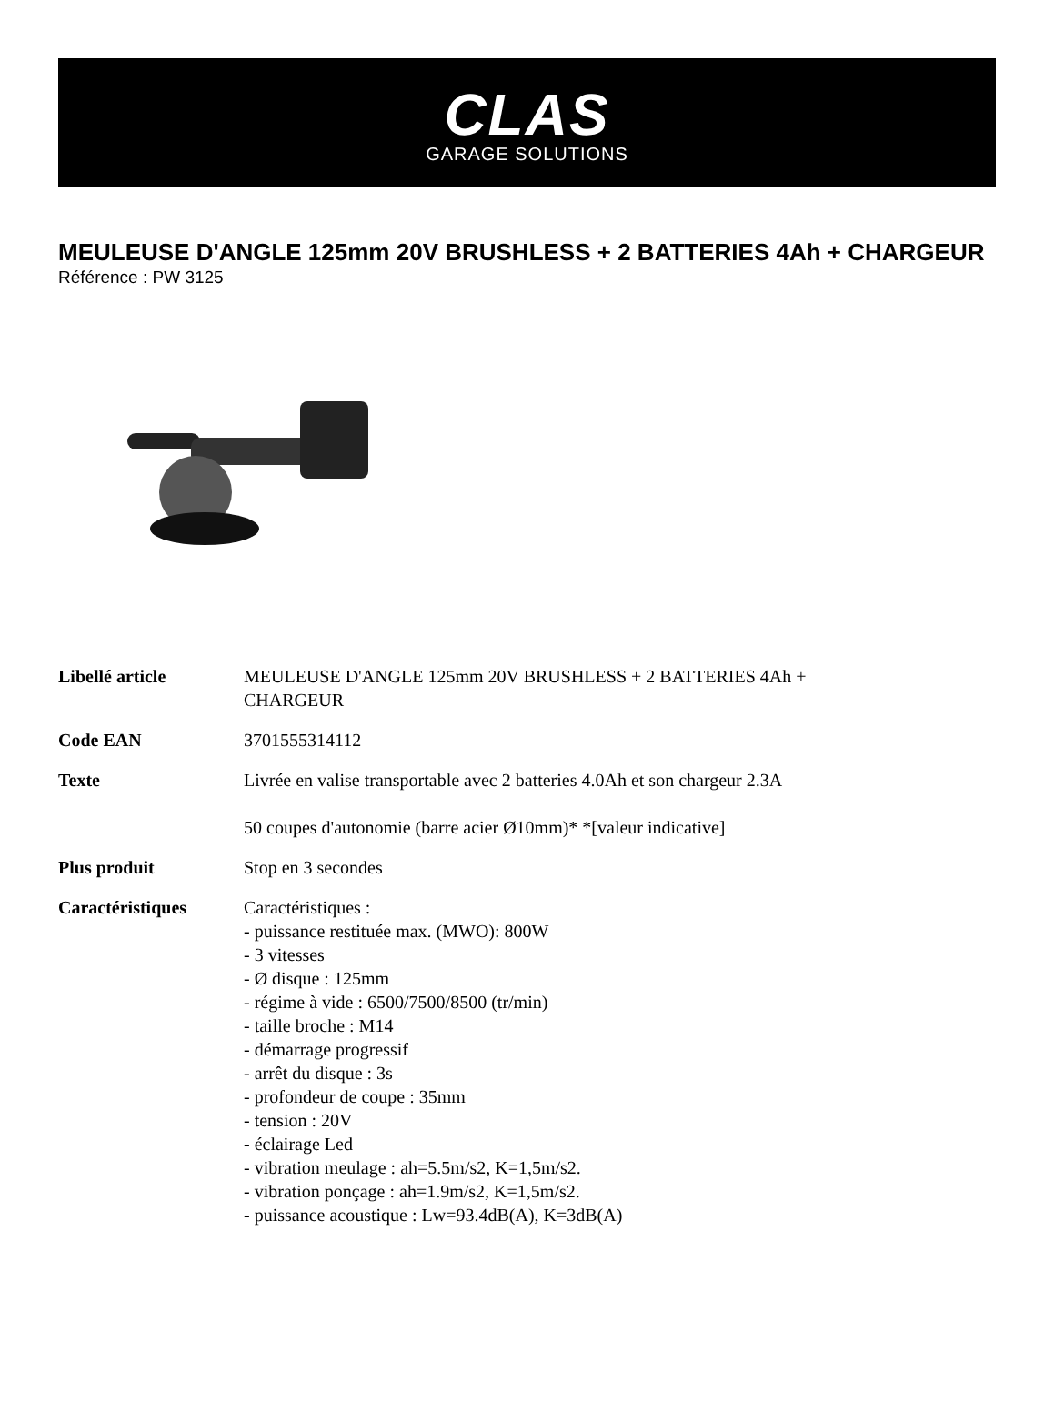CLAS
GARAGE SOLUTIONS
MEULEUSE D'ANGLE 125mm 20V BRUSHLESS + 2 BATTERIES 4Ah + CHARGEUR
Référence : PW 3125
| Libellé article | MEULEUSE D'ANGLE 125mm 20V BRUSHLESS + 2 BATTERIES 4Ah + CHARGEUR |
| Code EAN | 3701555314112 |
| Texte | Livrée en valise transportable avec 2 batteries 4.0Ah et son chargeur 2.3A 50 coupes d'autonomie (barre acier Ø10mm)* *[valeur indicative] |
| Plus produit | Stop en 3 secondes |
| Caractéristiques | Caractéristiques : - puissance restituée max. (MWO): 800W - 3 vitesses - Ø disque : 125mm - régime à vide : 6500/7500/8500 (tr/min) - taille broche : M14 - démarrage progressif - arrêt du disque : 3s - profondeur de coupe : 35mm - tension : 20V - éclairage Led - vibration meulage : ah=5.5m/s2, K=1,5m/s2. - vibration ponçage : ah=1.9m/s2, K=1,5m/s2. - puissance acoustique : Lw=93.4dB(A), K=3dB(A) |